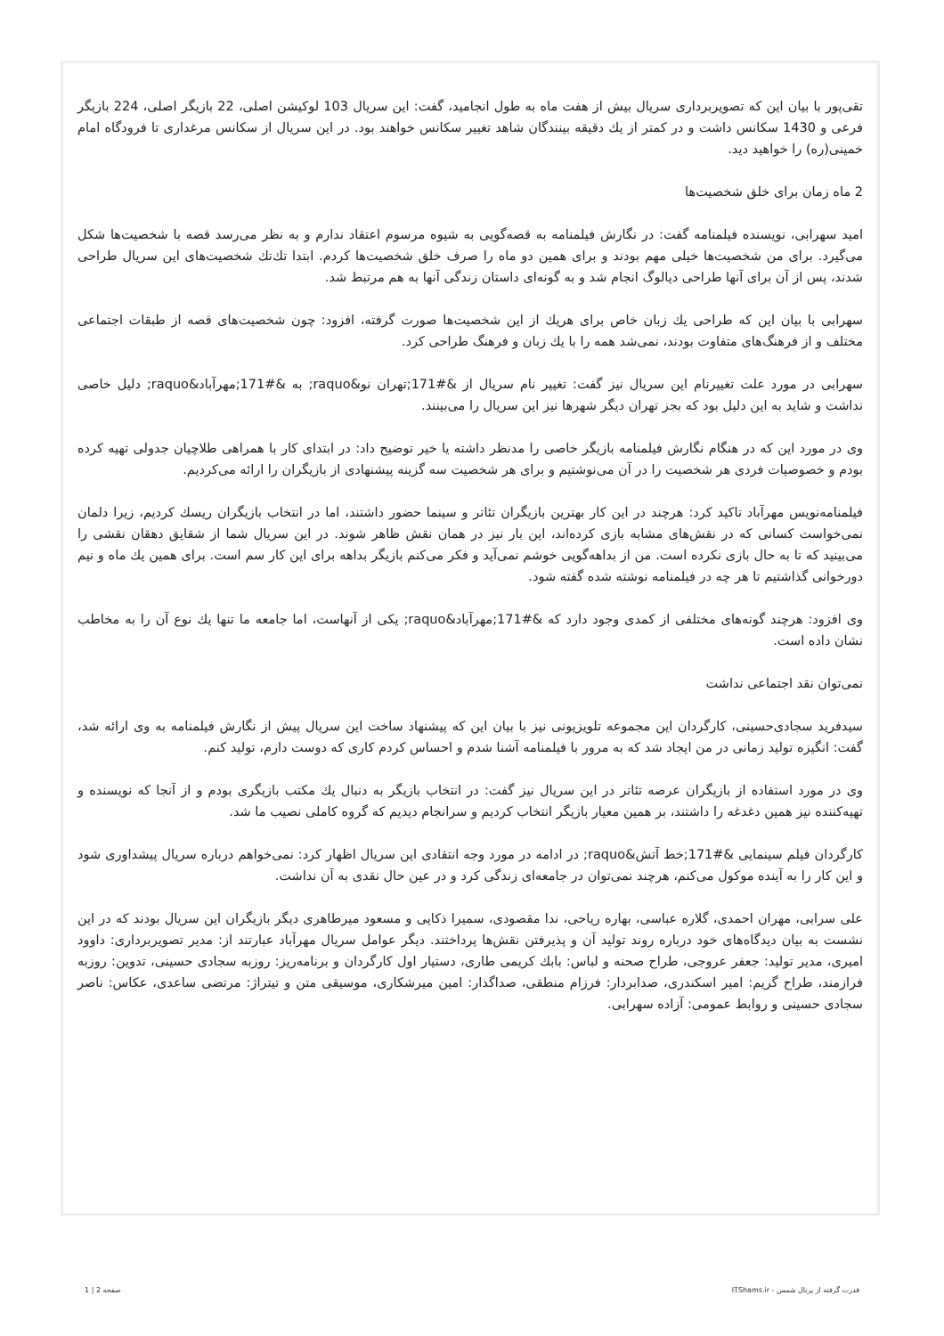تقی‌پور با بیان این که تصویربرداری سریال بیش از هفت ماه به طول انجامید، گفت: این سریال 103 لوکیشن اصلی، 22 بازیگر اصلی، 224 بازیگر فرعی و 1430 سکانس داشت و در کمتر از یك دقیقه بینندگان شاهد تغییر سکانس خواهند بود. در این سریال از سکانس مرغداری تا فرودگاه امام خمینی(ره) را خواهید دید.
2 ماه زمان برای خلق شخصیت‌ها
امید سهرابی، نویسنده فیلمنامه گفت: در نگارش فیلمنامه به قصه‌گویی به شیوه مرسوم اعتقاد ندارم و به نظر می‌رسد قصه با شخصیت‌ها شکل می‌گیرد. برای من شخصیت‌ها خیلی مهم بودند و برای همین دو ماه را صرف خلق شخصیت‌ها کردم. ابتدا تك‌تك شخصیت‌های این سریال طراحی شدند، پس از آن برای آنها طراحی دیالوگ انجام شد و به گونه‌ای داستان زندگی آنها به هم مرتبط شد.
سهرابی با بیان این که طراحی یك زبان خاص برای هریك از این شخصیت‌ها صورت گرفته، افزود: چون شخصیت‌های قصه از طبقات اجتماعی مختلف و از فرهنگ‌های متفاوت بودند، نمی‌شد همه را با یك زبان و فرهنگ طراحی کرد.
سهرابی در مورد علت تغییرنام این سریال نیز گفت: تغییر نام سریال از &#171;تهران نو&raquo; به &#171;مهرآباد&raquo; دلیل خاصی نداشت و شاید به این دلیل بود که بجز تهران دیگر شهرها نیز این سریال را می‌بینند.
وی در مورد این که در هنگام نگارش فیلمنامه بازیگر خاصی را مدنظر داشته یا خیر توضیح داد: در ابتدای کار با همراهی طلاچیان جدولی تهیه کرده بودم و خصوصیات فردی هر شخصیت را در آن می‌نوشتیم و برای هر شخصیت سه گزینه پیشنهادی از بازیگران را ارائه می‌کردیم.
فیلمنامه‌نویس مهرآباد تاکید کرد: هرچند در این کار بهترین بازیگران تئاتر و سینما حضور داشتند، اما در انتخاب بازیگران ریسك کردیم، زیرا دلمان نمی‌خواست کسانی که در نقش‌های مشابه بازی کرده‌اند، این بار نیز در همان نقش ظاهر شوند. در این سریال شما از شقایق دهقان نقشی را می‌بینید که تا به حال بازی نکرده است. من از بداهه‌گویی خوشم نمی‌آید و فکر می‌کنم بازیگر بداهه برای این کار سم است. برای همین یك ماه و نیم دورخوانی گذاشتیم تا هر چه در فیلمنامه نوشته شده گفته شود.
وی افزود: هرچند گونه‌های مختلفی از کمدی وجود دارد که &#171;مهرآباد&raquo; یکی از آنهاست، اما جامعه ما تنها یك نوع آن را به مخاطب نشان داده است.
نمی‌توان نقد اجتماعی نداشت
سیدفرید سجادی‌حسینی، کارگردان این مجموعه تلویزیونی نیز با بیان این که پیشنهاد ساخت این سریال پیش از نگارش فیلمنامه به وی ارائه شد، گفت: انگیزه تولید زمانی در من ایجاد شد که به مرور با فیلمنامه آشنا شدم و احساس کردم کاری که دوست دارم، تولید کنم.
وی در مورد استفاده از بازیگران عرصه تئاتر در این سریال نیز گفت: در انتخاب بازیگر به دنبال یك مکتب بازیگری بودم و از آنجا که نویسنده و تهیه‌کننده نیز همین دغدغه را داشتند، بر همین معیار بازیگر انتخاب کردیم و سرانجام دیدیم که گروه کاملی نصیب ما شد.
کارگردان فیلم سینمایی &#171;خط آتش&raquo; در ادامه در مورد وجه انتقادی این سریال اظهار کرد: نمی‌خواهم درباره سریال پیشداوری شود و این کار را به آینده موکول می‌کنم، هرچند نمی‌توان در جامعه‌ای زندگی کرد و در عین حال نقدی به آن نداشت.
علی سرابی، مهران احمدی، گلاره عباسی، بهاره ریاحی، ندا مقصودی، سمیرا ذکایی و مسعود میرطاهری دیگر بازیگران این سریال بودند که در این نشست به بیان دیدگاه‌های خود درباره روند تولید آن و پذیرفتن نقش‌ها پرداختند. دیگر عوامل سریال مهرآباد عبارتند از: مدیر تصویربرداری: داوود امیری، مدیر تولید: جعفر عروجی، طراح صحنه و لباس: بابك کریمی طاری، دستیار اول کارگردان و برنامه‌ریز: روزبه سجادی حسینی، تدوین: روزبه فرازمند، طراح گریم: امیر اسکندری، صدابردار: فرزام منطقی، صداگذار: امین میرشکاری، موسیقی متن و تیتراژ: مرتضی ساعدی، عکاس: ناصر سجادی حسینی و روابط عمومی: آزاده سهرابی.
قدرت گرفته از پرتال شمس - ITShams.ir صفحه 2 | 1